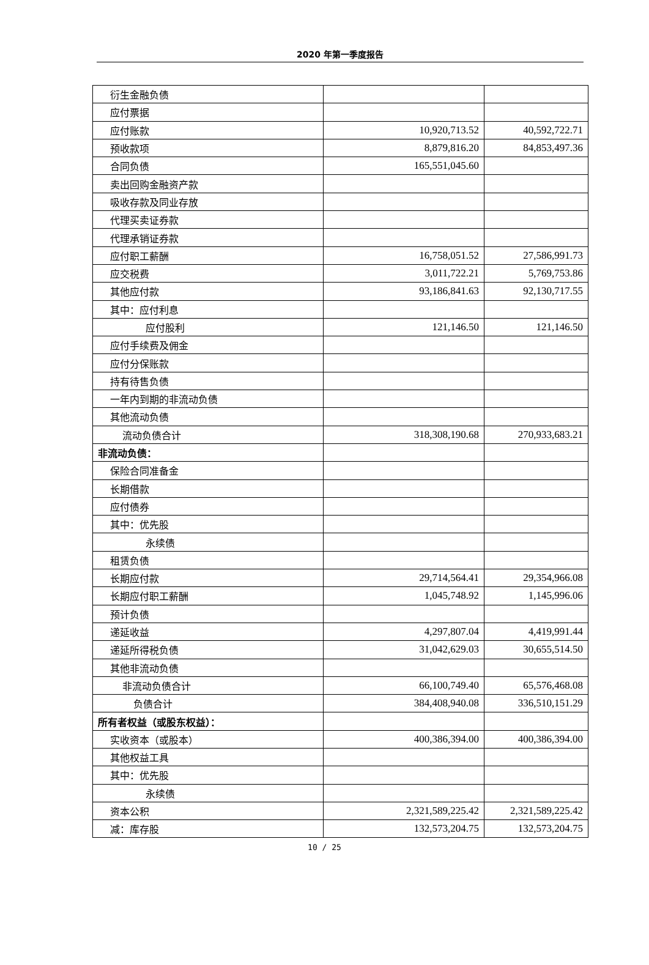2020 年第一季度报告
| 衍生金融负债 | | |
| 应付票据 | | |
| 应付账款 | 10,920,713.52 | 40,592,722.71 |
| 预收款项 | 8,879,816.20 | 84,853,497.36 |
| 合同负债 | 165,551,045.60 | |
| 卖出回购金融资产款 | | |
| 吸收存款及同业存放 | | |
| 代理买卖证券款 | | |
| 代理承销证券款 | | |
| 应付职工薪酬 | 16,758,051.52 | 27,586,991.73 |
| 应交税费 | 3,011,722.21 | 5,769,753.86 |
| 其他应付款 | 93,186,841.63 | 92,130,717.55 |
| 其中：应付利息 | | |
| 应付股利 | 121,146.50 | 121,146.50 |
| 应付手续费及佣金 | | |
| 应付分保账款 | | |
| 持有待售负债 | | |
| 一年内到期的非流动负债 | | |
| 其他流动负债 | | |
| 流动负债合计 | 318,308,190.68 | 270,933,683.21 |
| 非流动负债： | | |
| 保险合同准备金 | | |
| 长期借款 | | |
| 应付债券 | | |
| 其中：优先股 | | |
| 永续债 | | |
| 租赁负债 | | |
| 长期应付款 | 29,714,564.41 | 29,354,966.08 |
| 长期应付职工薪酬 | 1,045,748.92 | 1,145,996.06 |
| 预计负债 | | |
| 递延收益 | 4,297,807.04 | 4,419,991.44 |
| 递延所得税负债 | 31,042,629.03 | 30,655,514.50 |
| 其他非流动负债 | | |
| 非流动负债合计 | 66,100,749.40 | 65,576,468.08 |
| 负债合计 | 384,408,940.08 | 336,510,151.29 |
| 所有者权益（或股东权益）： | | |
| 实收资本（或股本） | 400,386,394.00 | 400,386,394.00 |
| 其他权益工具 | | |
| 其中：优先股 | | |
| 永续债 | | |
| 资本公积 | 2,321,589,225.42 | 2,321,589,225.42 |
| 减：库存股 | 132,573,204.75 | 132,573,204.75 |
10 / 25